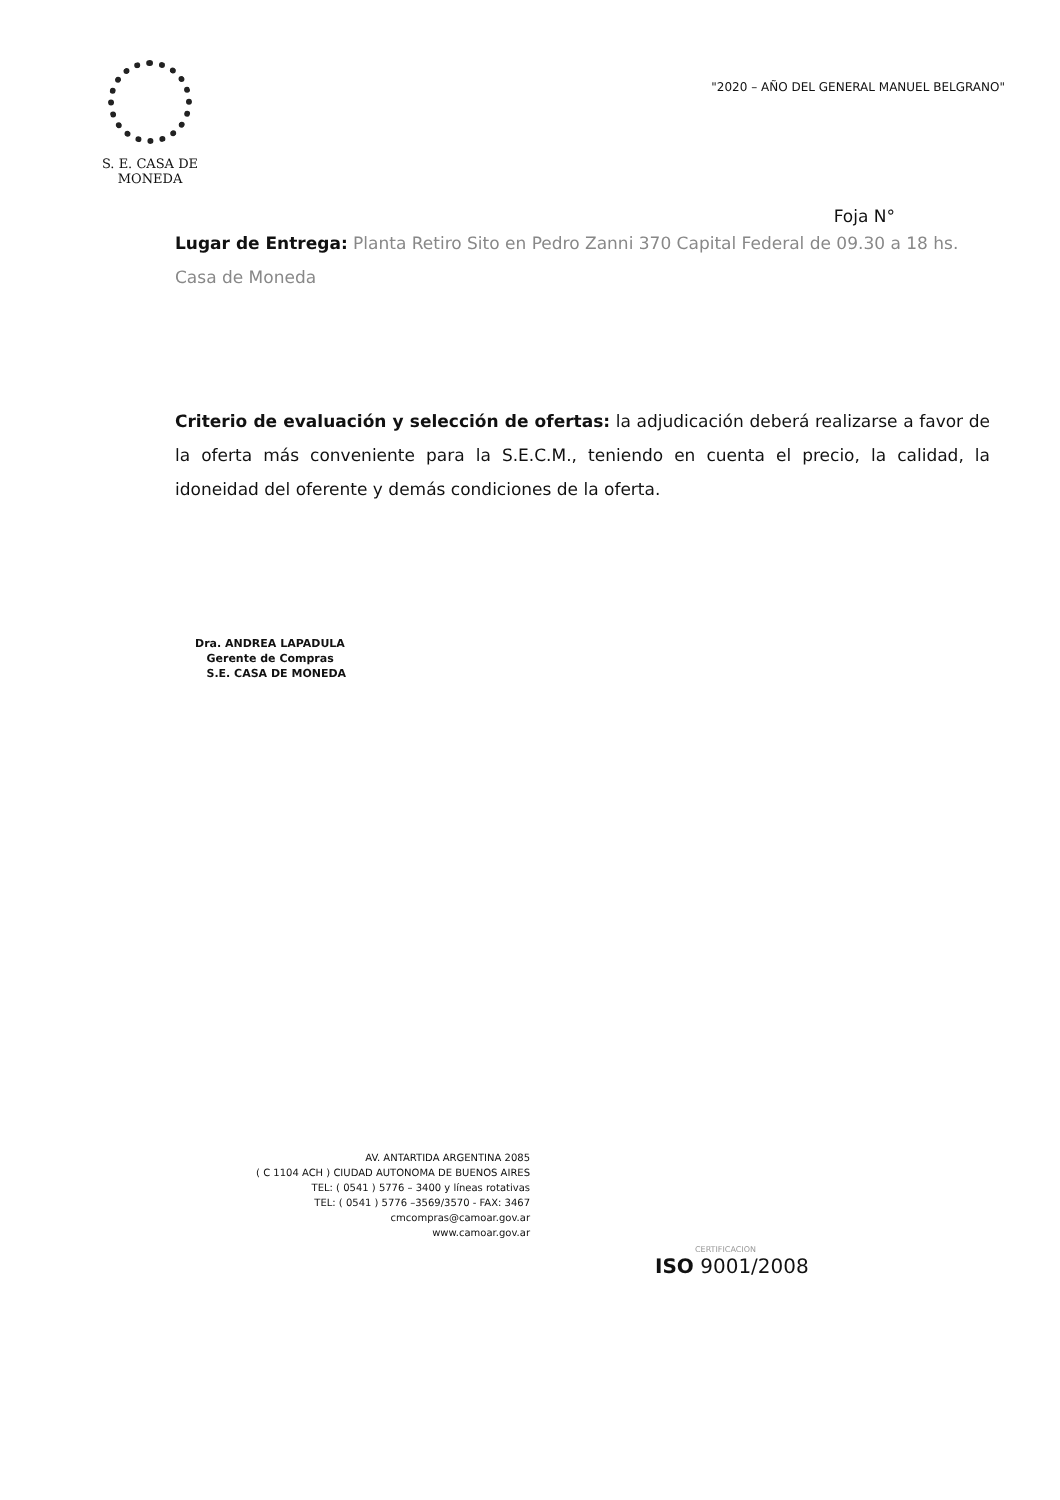S. E. CASA DE MONEDA
"2020 – AÑO DEL GENERAL MANUEL BELGRANO"
Foja N°
Lugar de Entrega: Planta Retiro Sito en Pedro Zanni 370 Capital Federal de 09.30 a 18 hs. Casa de Moneda
Criterio de evaluación y selección de ofertas: la adjudicación deberá realizarse a favor de la oferta más conveniente para la S.E.C.M., teniendo en cuenta el precio, la calidad, la idoneidad del oferente y demás condiciones de la oferta.
Dra. ANDREA LAPADULA
Gerente de Compras
S.E. CASA DE MONEDA
AV. ANTARTIDA ARGENTINA 2085
( C 1104 ACH ) CIUDAD AUTONOMA DE BUENOS AIRES
TEL: ( 0541 ) 5776 – 3400 y líneas rotativas
TEL: ( 0541 ) 5776 –3569/3570 - FAX: 3467
cmcompras@camoar.gov.ar
www.camoar.gov.ar
CERTIFICACION
ISO 9001/2008